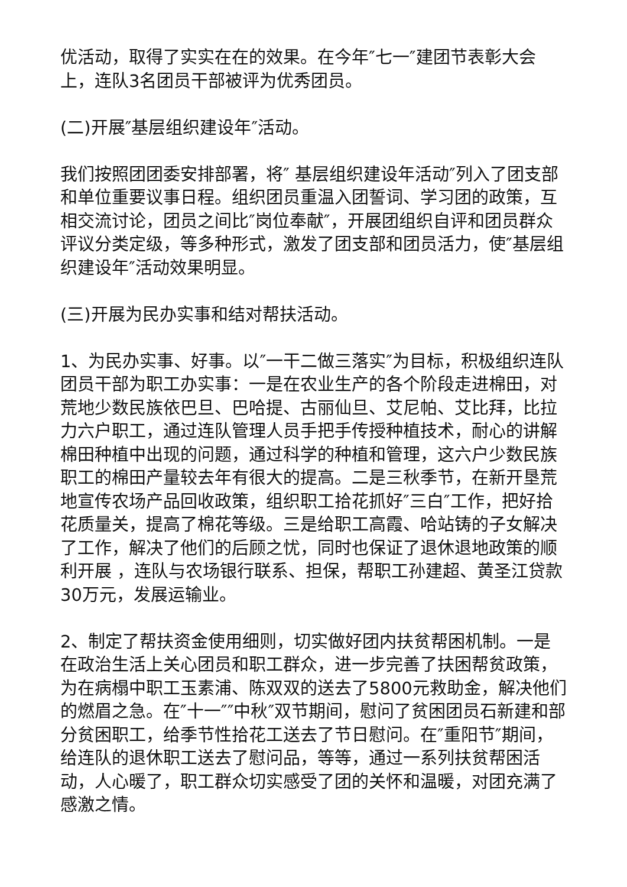优活动，取得了实实在在的效果。在今年″七一″建团节表彰大会上，连队3名团员干部被评为优秀团员。
(二)开展″基层组织建设年″活动。
我们按照团团委安排部署，将″ 基层组织建设年活动″列入了团支部和单位重要议事日程。组织团员重温入团誓词、学习团的政策，互相交流讨论，团员之间比″岗位奉献″，开展团组织自评和团员群众评议分类定级，等多种形式，激发了团支部和团员活力，使″基层组织建设年″活动效果明显。
(三)开展为民办实事和结对帮扶活动。
1、为民办实事、好事。以″一干二做三落实″为目标，积极组织连队团员干部为职工办实事：一是在农业生产的各个阶段走进棉田，对荒地少数民族依巴旦、巴哈提、古丽仙旦、艾尼帕、艾比拜，比拉力六户职工，通过连队管理人员手把手传授种植技术，耐心的讲解棉田种植中出现的问题，通过科学的种植和管理，这六户少数民族职工的棉田产量较去年有很大的提高。二是三秋季节，在新开垦荒地宣传农场产品回收政策，组织职工拾花抓好″三白″工作，把好拾花质量关，提高了棉花等级。三是给职工高霞、哈站铸的子女解决了工作，解决了他们的后顾之忧，同时也保证了退休退地政策的顺利开展 ，连队与农场银行联系、担保，帮职工孙建超、黄圣江贷款30万元，发展运输业。
2、制定了帮扶资金使用细则，切实做好团内扶贫帮困机制。一是在政治生活上关心团员和职工群众，进一步完善了扶困帮贫政策，为在病榻中职工玉素浦、陈双双的送去了5800元救助金，解决他们的燃眉之急。在″十一″″中秋″双节期间，慰问了贫困团员石新建和部分贫困职工，给季节性拾花工送去了节日慰问。在″重阳节″期间，给连队的退休职工送去了慰问品，等等，通过一系列扶贫帮困活动，人心暖了，职工群众切实感受了团的关怀和温暖，对团充满了感激之情。